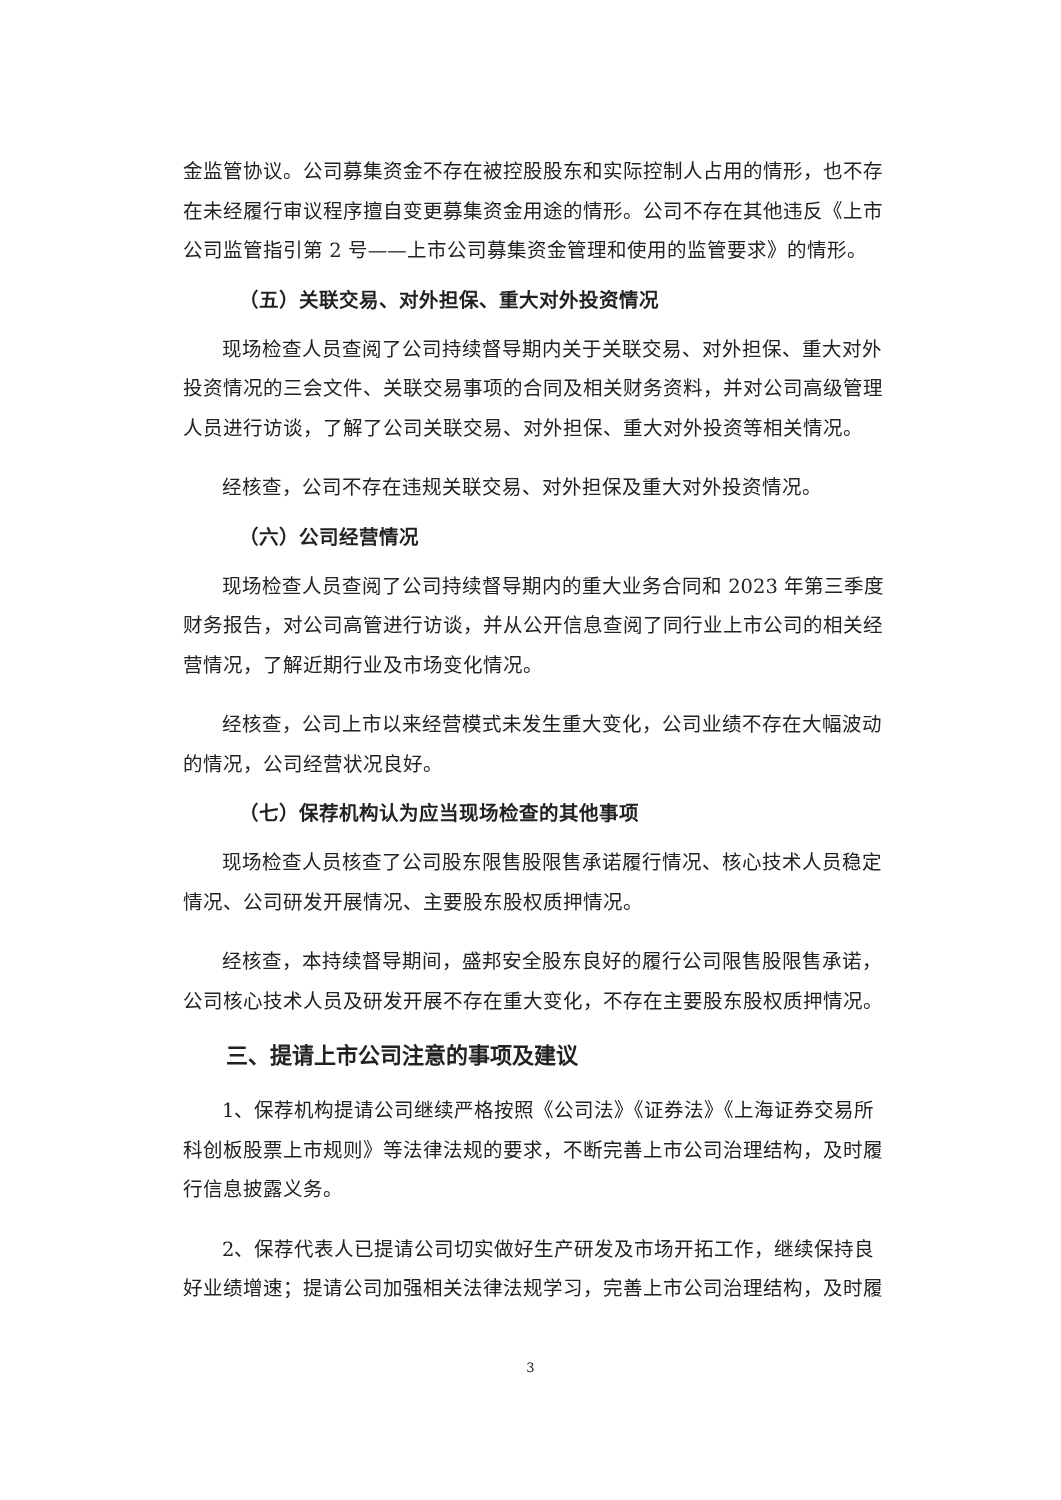金监管协议。公司募集资金不存在被控股股东和实际控制人占用的情形，也不存在未经履行审议程序擅自变更募集资金用途的情形。公司不存在其他违反《上市公司监管指引第 2 号——上市公司募集资金管理和使用的监管要求》的情形。
（五）关联交易、对外担保、重大对外投资情况
现场检查人员查阅了公司持续督导期内关于关联交易、对外担保、重大对外投资情况的三会文件、关联交易事项的合同及相关财务资料，并对公司高级管理人员进行访谈，了解了公司关联交易、对外担保、重大对外投资等相关情况。
经核查，公司不存在违规关联交易、对外担保及重大对外投资情况。
（六）公司经营情况
现场检查人员查阅了公司持续督导期内的重大业务合同和 2023 年第三季度财务报告，对公司高管进行访谈，并从公开信息查阅了同行业上市公司的相关经营情况，了解近期行业及市场变化情况。
经核查，公司上市以来经营模式未发生重大变化，公司业绩不存在大幅波动的情况，公司经营状况良好。
（七）保荐机构认为应当现场检查的其他事项
现场检查人员核查了公司股东限售股限售承诺履行情况、核心技术人员稳定情况、公司研发开展情况、主要股东股权质押情况。
经核查，本持续督导期间，盛邦安全股东良好的履行公司限售股限售承诺，公司核心技术人员及研发开展不存在重大变化，不存在主要股东股权质押情况。
三、提请上市公司注意的事项及建议
1、保荐机构提请公司继续严格按照《公司法》《证券法》《上海证券交易所科创板股票上市规则》等法律法规的要求，不断完善上市公司治理结构，及时履行信息披露义务。
2、保荐代表人已提请公司切实做好生产研发及市场开拓工作，继续保持良好业绩增速；提请公司加强相关法律法规学习，完善上市公司治理结构，及时履
3